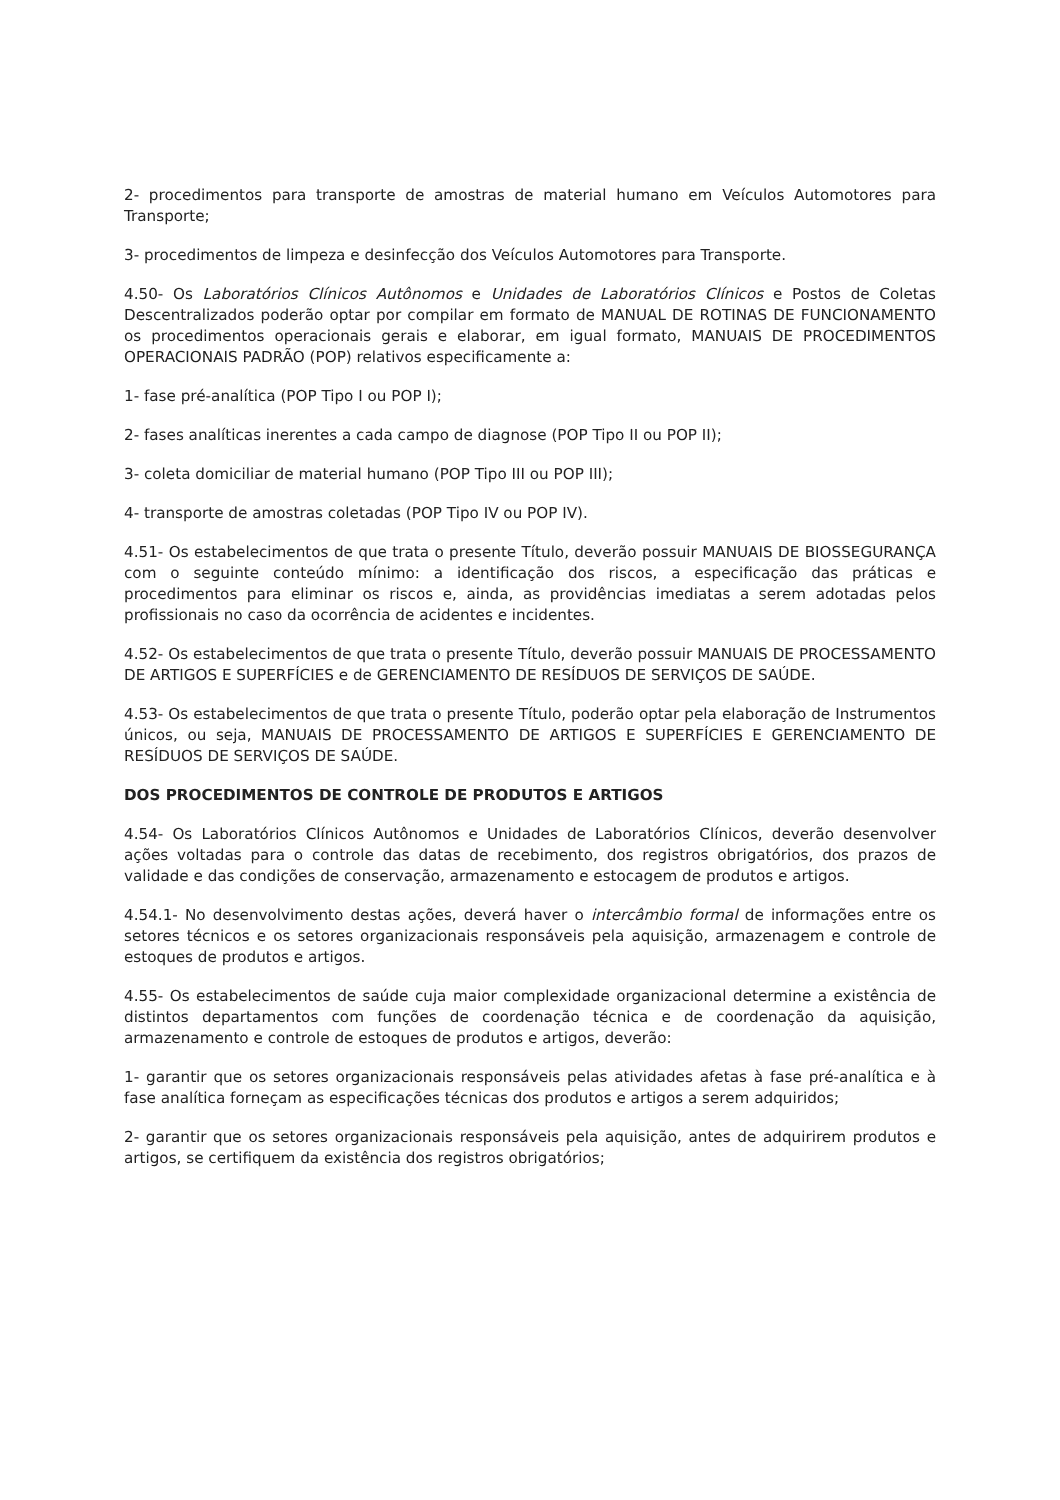2- procedimentos para transporte de amostras de material humano em Veículos Automotores para Transporte;
3- procedimentos de limpeza e desinfecção dos Veículos Automotores para Transporte.
4.50- Os Laboratórios Clínicos Autônomos e Unidades de Laboratórios Clínicos e Postos de Coletas Descentralizados poderão optar por compilar em formato de MANUAL DE ROTINAS DE FUNCIONAMENTO os procedimentos operacionais gerais e elaborar, em igual formato, MANUAIS DE PROCEDIMENTOS OPERACIONAIS PADRÃO (POP) relativos especificamente a:
1- fase pré-analítica (POP Tipo I ou POP I);
2- fases analíticas inerentes a cada campo de diagnose (POP Tipo II ou POP II);
3- coleta domiciliar de material humano (POP Tipo III ou POP III);
4- transporte de amostras coletadas (POP Tipo IV ou POP IV).
4.51- Os estabelecimentos de que trata o presente Título, deverão possuir MANUAIS DE BIOSSEGURANÇA com o seguinte conteúdo mínimo: a identificação dos riscos, a especificação das práticas e procedimentos para eliminar os riscos e, ainda, as providências imediatas a serem adotadas pelos profissionais no caso da ocorrência de acidentes e incidentes.
4.52- Os estabelecimentos de que trata o presente Título, deverão possuir MANUAIS DE PROCESSAMENTO DE ARTIGOS E SUPERFÍCIES e de GERENCIAMENTO DE RESÍDUOS DE SERVIÇOS DE SAÚDE.
4.53- Os estabelecimentos de que trata o presente Título, poderão optar pela elaboração de Instrumentos únicos, ou seja, MANUAIS DE PROCESSAMENTO DE ARTIGOS E SUPERFÍCIES E GERENCIAMENTO DE RESÍDUOS DE SERVIÇOS DE SAÚDE.
DOS PROCEDIMENTOS DE CONTROLE DE PRODUTOS E ARTIGOS
4.54- Os Laboratórios Clínicos Autônomos e Unidades de Laboratórios Clínicos, deverão desenvolver ações voltadas para o controle das datas de recebimento, dos registros obrigatórios, dos prazos de validade e das condições de conservação, armazenamento e estocagem de produtos e artigos.
4.54.1- No desenvolvimento destas ações, deverá haver o intercâmbio formal de informações entre os setores técnicos e os setores organizacionais responsáveis pela aquisição, armazenagem e controle de estoques de produtos e artigos.
4.55- Os estabelecimentos de saúde cuja maior complexidade organizacional determine a existência de distintos departamentos com funções de coordenação técnica e de coordenação da aquisição, armazenamento e controle de estoques de produtos e artigos, deverão:
1- garantir que os setores organizacionais responsáveis pelas atividades afetas à fase pré-analítica e à fase analítica forneçam as especificações técnicas dos produtos e artigos a serem adquiridos;
2- garantir que os setores organizacionais responsáveis pela aquisição, antes de adquirirem produtos e artigos, se certifiquem da existência dos registros obrigatórios;